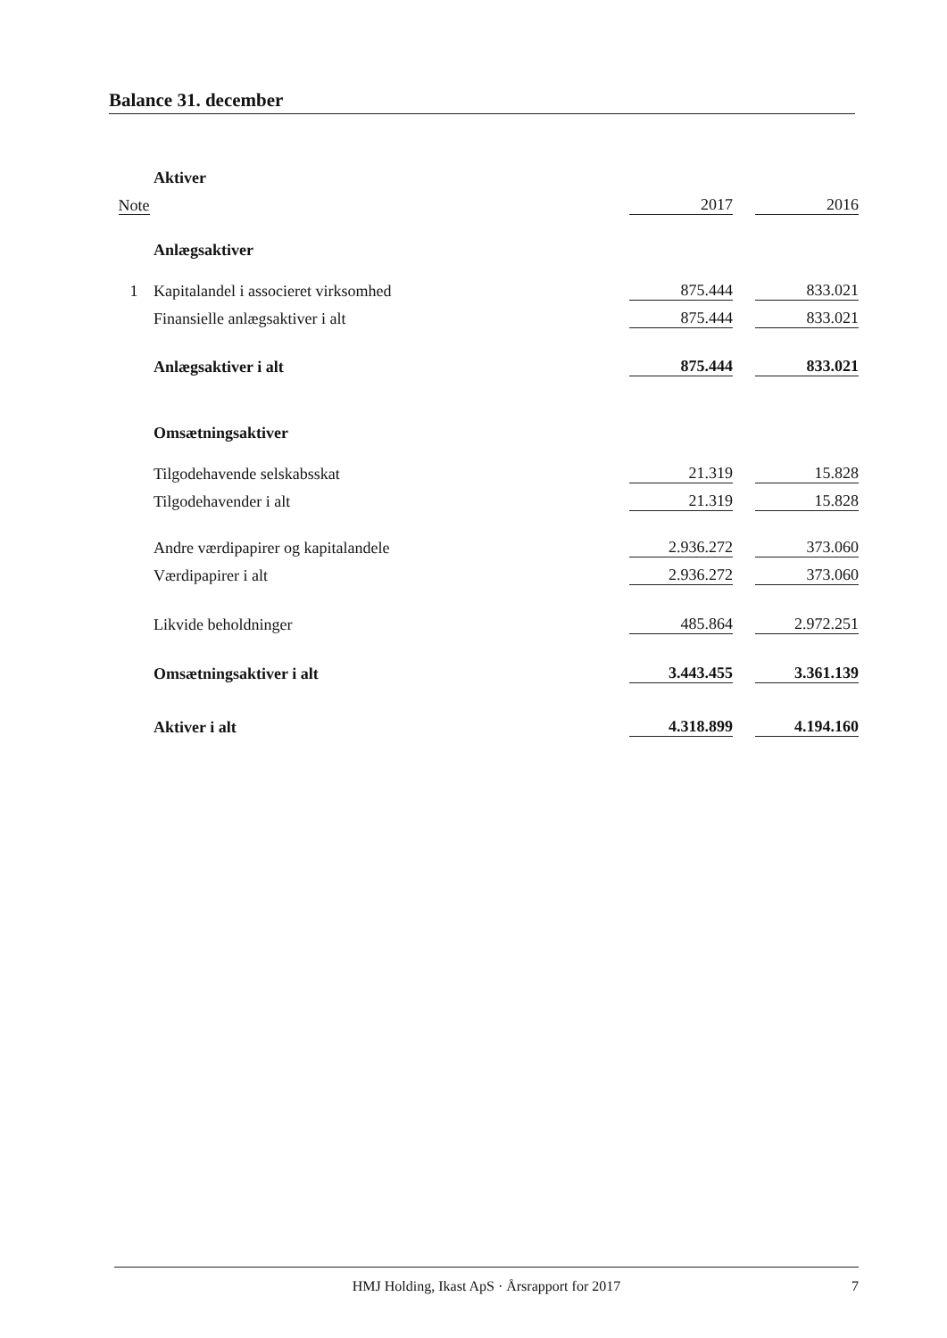Balance 31. december
| | Aktiver | | | |
| Note | | 2017 | | 2016 |
| | Anlægsaktiver | | | |
| 1 | Kapitalandel i associeret virksomhed | 875.444 | | 833.021 |
| | Finansielle anlægsaktiver i alt | 875.444 | | 833.021 |
| | Anlægsaktiver i alt | 875.444 | | 833.021 |
| | Omsætningsaktiver | | | |
| | Tilgodehavende selskabsskat | 21.319 | | 15.828 |
| | Tilgodehavender i alt | 21.319 | | 15.828 |
| | Andre værdipapirer og kapitalandele | 2.936.272 | | 373.060 |
| | Værdipapirer i alt | 2.936.272 | | 373.060 |
| | Likvide beholdninger | 485.864 | | 2.972.251 |
| | Omsætningsaktiver i alt | 3.443.455 | | 3.361.139 |
| | Aktiver i alt | 4.318.899 | | 4.194.160 |
HMJ Holding, Ikast ApS · Årsrapport for 2017 7